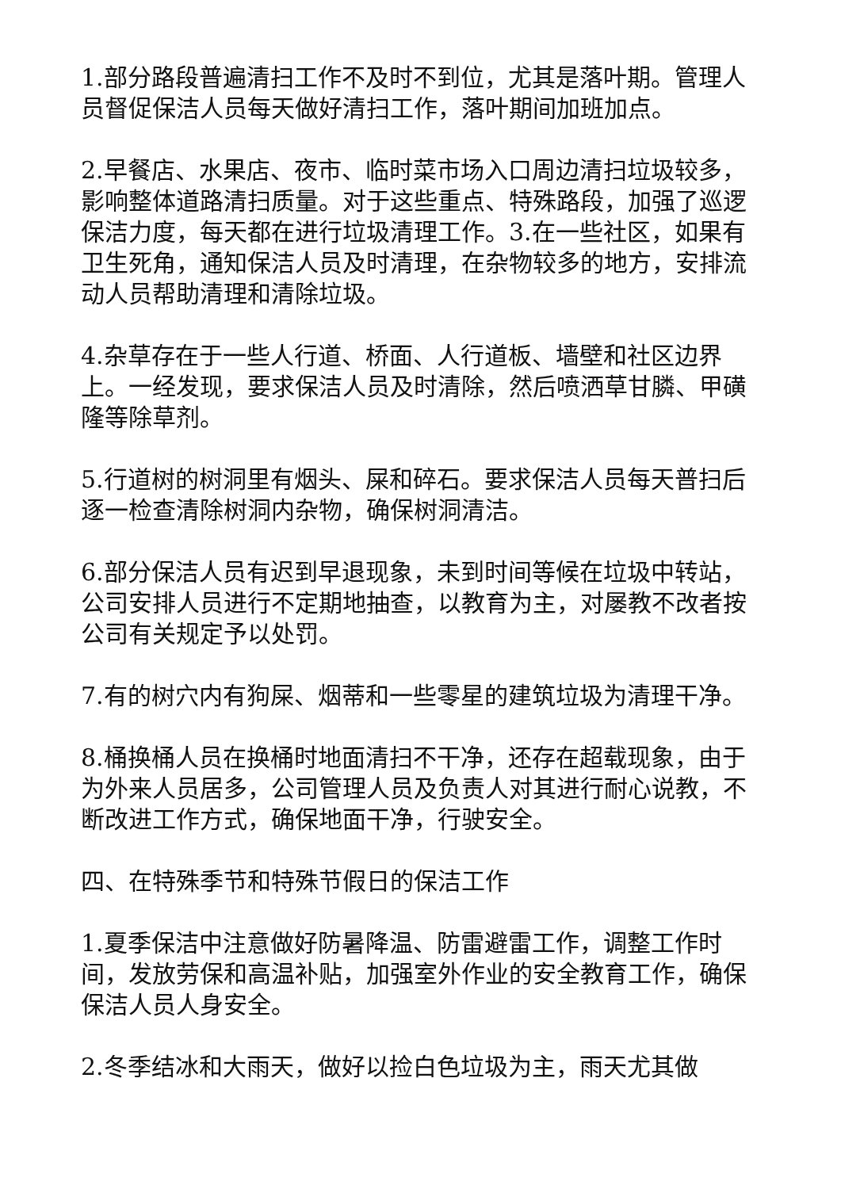1.部分路段普遍清扫工作不及时不到位，尤其是落叶期。管理人员督促保洁人员每天做好清扫工作，落叶期间加班加点。
2.早餐店、水果店、夜市、临时菜市场入口周边清扫垃圾较多，影响整体道路清扫质量。对于这些重点、特殊路段，加强了巡逻保洁力度，每天都在进行垃圾清理工作。3.在一些社区，如果有卫生死角，通知保洁人员及时清理，在杂物较多的地方，安排流动人员帮助清理和清除垃圾。
4.杂草存在于一些人行道、桥面、人行道板、墙壁和社区边界上。一经发现，要求保洁人员及时清除，然后喷洒草甘膦、甲磺隆等除草剂。
5.行道树的树洞里有烟头、屎和碎石。要求保洁人员每天普扫后逐一检查清除树洞内杂物，确保树洞清洁。
6.部分保洁人员有迟到早退现象，未到时间等候在垃圾中转站，公司安排人员进行不定期地抽查，以教育为主，对屡教不改者按公司有关规定予以处罚。
7.有的树穴内有狗屎、烟蒂和一些零星的建筑垃圾为清理干净。
8.桶换桶人员在换桶时地面清扫不干净，还存在超载现象，由于为外来人员居多，公司管理人员及负责人对其进行耐心说教，不断改进工作方式，确保地面干净，行驶安全。
四、在特殊季节和特殊节假日的保洁工作
1.夏季保洁中注意做好防暑降温、防雷避雷工作，调整工作时间，发放劳保和高温补贴，加强室外作业的安全教育工作，确保保洁人员人身安全。
2.冬季结冰和大雨天，做好以捡白色垃圾为主，雨天尤其做